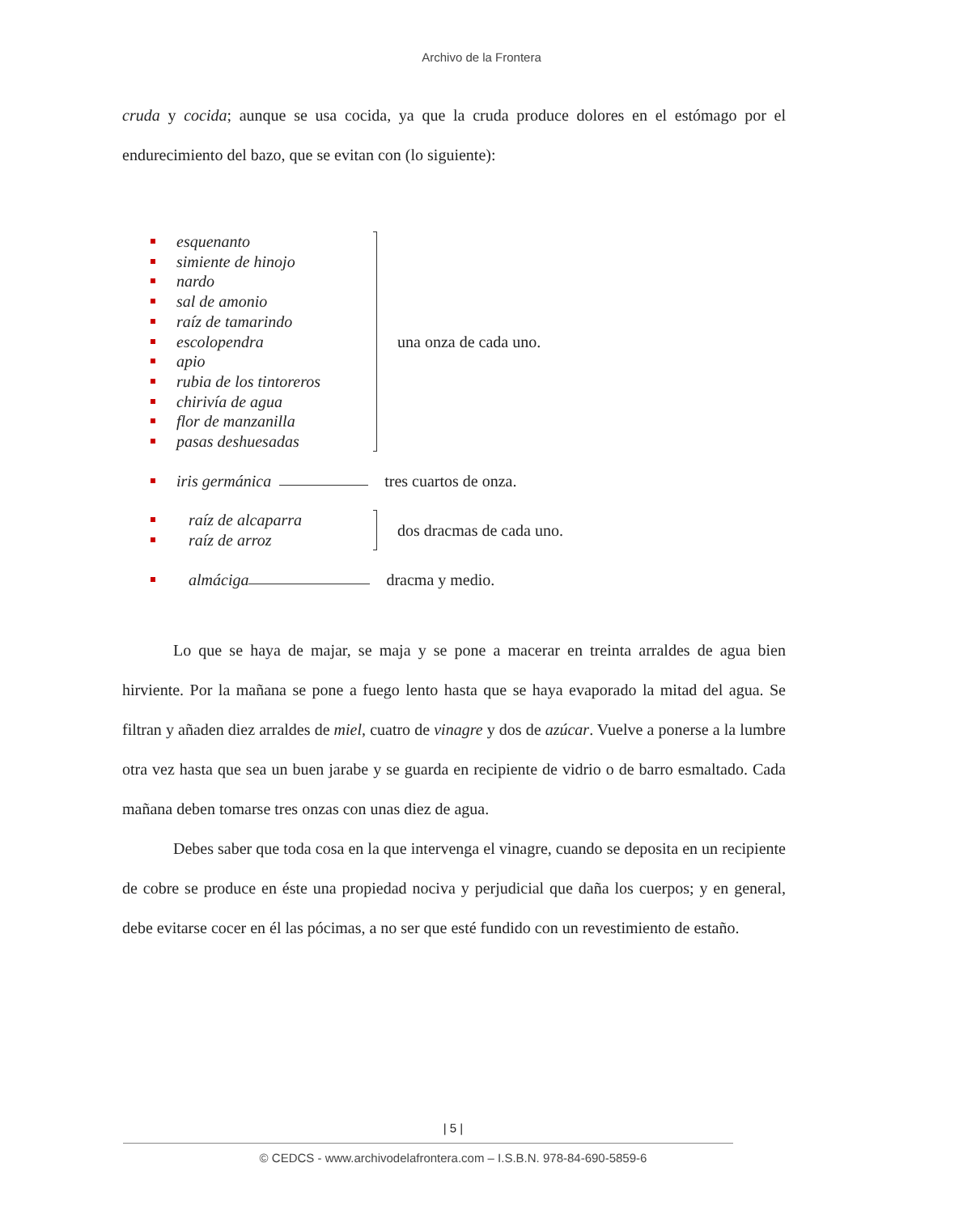Archivo de la Frontera
cruda y cocida; aunque se usa cocida, ya que la cruda produce dolores en el estómago por el endurecimiento del bazo, que se evitan con (lo siguiente):
esquenanto
simiente de hinojo
nardo
sal de amonio
raíz de tamarindo
escolopendra
apio
rubia de los tintoreros
chirivía de agua
flor de manzanilla
pasas deshuesadas
una onza de cada uno.
iris germánica tres cuartos de onza.
raíz de alcaparra
raíz de arroz
dos dracmas de cada uno.
almáciga dracma y medio.
Lo que se haya de majar, se maja y se pone a macerar en treinta arraldes de agua bien hirviente. Por la mañana se pone a fuego lento hasta que se haya evaporado la mitad del agua. Se filtran y añaden diez arraldes de miel, cuatro de vinagre y dos de azúcar. Vuelve a ponerse a la lumbre otra vez hasta que sea un buen jarabe y se guarda en recipiente de vidrio o de barro esmaltado. Cada mañana deben tomarse tres onzas con unas diez de agua.
Debes saber que toda cosa en la que intervenga el vinagre, cuando se deposita en un recipiente de cobre se produce en éste una propiedad nociva y perjudicial que daña los cuerpos; y en general, debe evitarse cocer en él las pócimas, a no ser que esté fundido con un revestimiento de estaño.
| 5 |
© CEDCS - www.archivodelafrontera.com – I.S.B.N. 978-84-690-5859-6